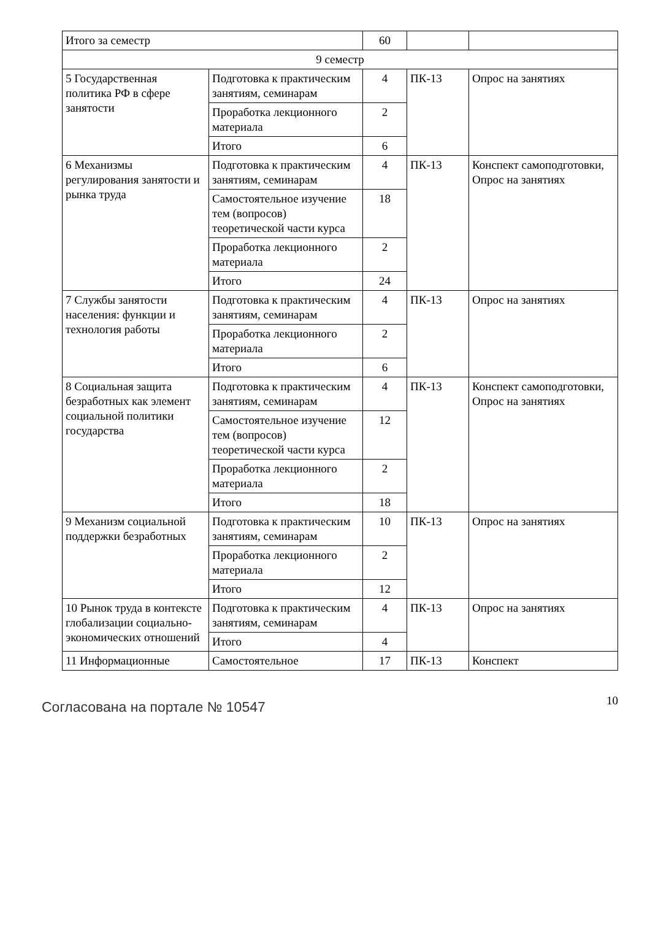| Итого за семестр | | 60 | | |
| 9 семестр | | | | |
| 5 Государственная политика РФ в сфере занятости | Подготовка к практическим занятиям, семинарам | 4 | ПК-13 | Опрос на занятиях |
| | Проработка лекционного материала | 2 | | |
| | Итого | 6 | | |
| 6 Механизмы регулирования занятости и рынка труда | Подготовка к практическим занятиям, семинарам | 4 | ПК-13 | Конспект самоподготовки, Опрос на занятиях |
| | Самостоятельное изучение тем (вопросов) теоретической части курса | 18 | | |
| | Проработка лекционного материала | 2 | | |
| | Итого | 24 | | |
| 7 Службы занятости населения: функции и технология работы | Подготовка к практическим занятиям, семинарам | 4 | ПК-13 | Опрос на занятиях |
| | Проработка лекционного материала | 2 | | |
| | Итого | 6 | | |
| 8 Социальная защита безработных как элемент социальной политики государства | Подготовка к практическим занятиям, семинарам | 4 | ПК-13 | Конспект самоподготовки, Опрос на занятиях |
| | Самостоятельное изучение тем (вопросов) теоретической части курса | 12 | | |
| | Проработка лекционного материала | 2 | | |
| | Итого | 18 | | |
| 9 Механизм социальной поддержки безработных | Подготовка к практическим занятиям, семинарам | 10 | ПК-13 | Опрос на занятиях |
| | Проработка лекционного материала | 2 | | |
| | Итого | 12 | | |
| 10 Рынок труда в контексте глобализации социально-экономических отношений | Подготовка к практическим занятиям, семинарам | 4 | ПК-13 | Опрос на занятиях |
| | Итого | 4 | | |
| 11 Информационные | Самостоятельное | 17 | ПК-13 | Конспект |
Согласована на портале № 10547
10